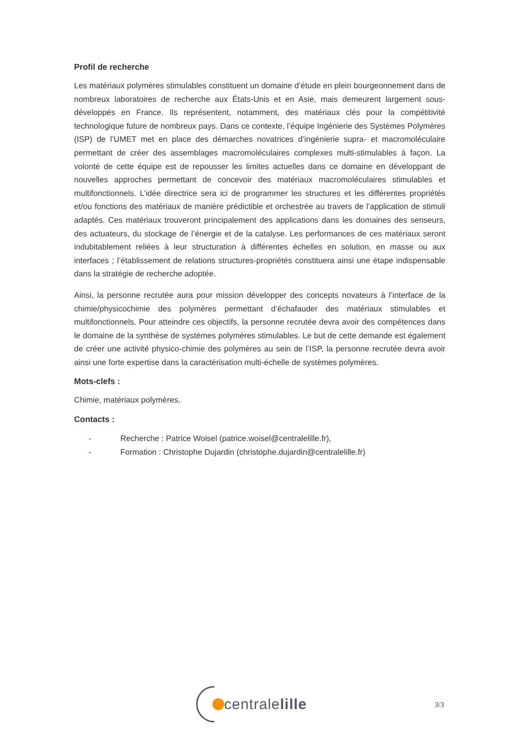Profil de recherche
Les matériaux polymères stimulables constituent un domaine d’étude en plein bourgeonnement dans de nombreux laboratoires de recherche aux États-Unis et en Asie, mais demeurent largement sous-développés en France. Ils représentent, notamment, des matériaux clés pour la compétitivité technologique future de nombreux pays. Dans ce contexte, l’équipe Ingénierie des Systèmes Polymères (ISP) de l’UMET met en place des démarches novatrices d’ingénierie supra- et macromoléculaire permettant de créer des assemblages macromoléculaires complexes multi-stimulables à façon. La volonté de cette équipe est de repousser les limites actuelles dans ce domaine en développant de nouvelles approches permettant de concevoir des matériaux macromoléculaires stimulables et multifonctionnels. L’idée directrice sera ici de programmer les structures et les différentes propriétés et/ou fonctions des matériaux de manière prédictible et orchestrée au travers de l’application de stimuli adaptés. Ces matériaux trouveront principalement des applications dans les domaines des senseurs, des actuateurs, du stockage de l’énergie et de la catalyse. Les performances de ces matériaux seront indubitablement reliées à leur structuration à différentes échelles en solution, en masse ou aux interfaces ; l’établissement de relations structures-propriétés constituera ainsi une étape indispensable dans la stratégie de recherche adoptée.
Ainsi, la personne recrutée aura pour mission développer des concepts novateurs à l’interface de la chimie/physicochimie des polymères permettant d’échafauder des matériaux stimulables et multifonctionnels. Pour atteindre ces objectifs, la personne recrutée devra avoir des compétences dans le domaine de la synthèse de systèmes polymères stimulables. Le but de cette demande est également de créer une activité physico-chimie des polymères au sein de l’ISP, la personne recrutée devra avoir ainsi une forte expertise dans la caractérisation multi-échelle de systèmes polymères.
Mots-clefs :
Chimie, matériaux polymères.
Contacts :
- Recherche : Patrice Woisel (patrice.woisel@centralelille.fr),
- Formation : Christophe Dujardin (christophe.dujardin@centralelille.fr)
centralelille
3/3